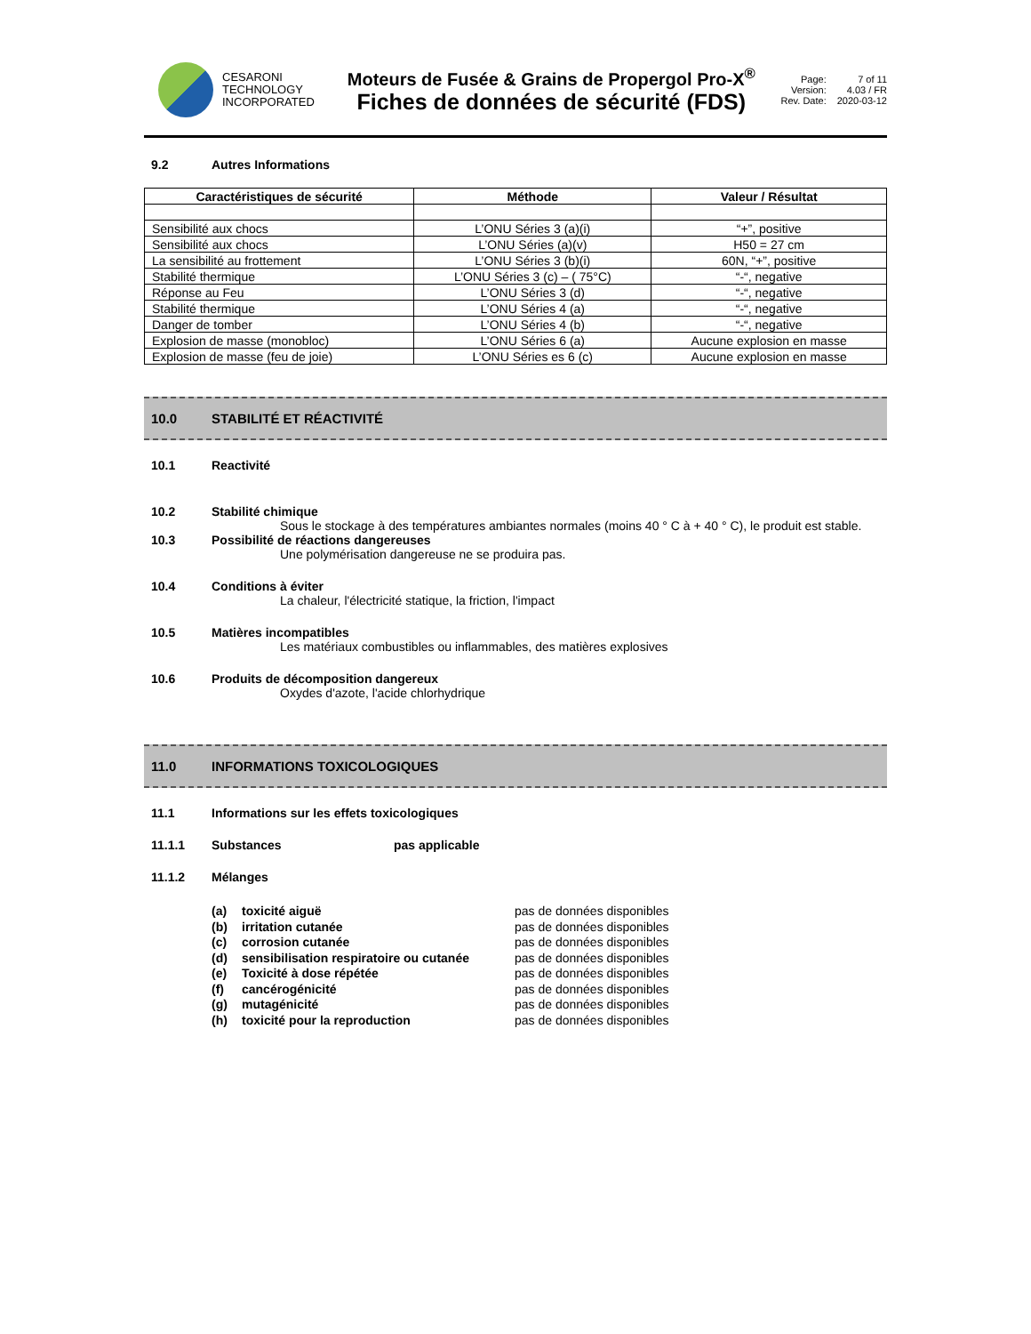CESARONI
TECHNOLOGY
INCORPORATED
Moteurs de Fusée & Grains de Propergol Pro-X<sup>®</sup>
Fiches de données de sécurité (FDS)
Page: 7 of 11 Version: 4.03 / FR Rev. Date: 2020-03-12
9.2 Autres Informations
| Caractéristiques de sécurité | Méthode | Valeur / Résultat |
| --- | --- | --- |
| Sensibilité aux chocs | L’ONU Séries 3 (a)(i) | “+”, positive |
| Sensibilité aux chocs | L’ONU Séries (a)(v) | H50 = 27 cm |
| La sensibilité au frottement | L’ONU Séries 3 (b)(i) | 60N, “+”, positive |
| Stabilité thermique | L’ONU Séries 3 (c) – ( 75°C) | “-“, negative |
| Réponse au Feu | L’ONU Séries 3 (d) | “-“, negative |
| Stabilité thermique | L’ONU Séries 4 (a) | “-“, negative |
| Danger de tomber | L’ONU Séries 4 (b) | “-“, negative |
| Explosion de masse (monobloc) | L’ONU Séries 6 (a) | Aucune explosion en masse |
| Explosion de masse (feu de joie) | L’ONU Séries es 6 (c) | Aucune explosion en masse |
10.0 STABILITÉ ET RÉACTIVITÉ
10.1 Reactivité
10.2 Stabilité chimique
Sous le stockage à des températures ambiantes normales (moins 40 ° C à + 40 ° C), le produit est stable.
10.3 Possibilité de réactions dangereuses
Une polymérisation dangereuse ne se produira pas.
10.4 Conditions à éviter
La chaleur, l'électricité statique, la friction, l'impact
10.5 Matières incompatibles
Les matériaux combustibles ou inflammables, des matières explosives
10.6 Produits de décomposition dangereux
Oxydes d'azote, l'acide chlorhydrique
11.0 INFORMATIONS TOXICOLOGIQUES
11.1 Informations sur les effets toxicologiques
11.1.1 Substances pas applicable
11.1.2 Mélanges
(a) toxicité aiguë
pas de données disponibles
(b) irritation cutanée
pas de données disponibles
(c) corrosion cutanée
pas de données disponibles
(d) sensibilisation respiratoire ou cutanée
pas de données disponibles
(e) Toxicité à dose répétée
pas de données disponibles
(f) cancérogénicité
pas de données disponibles
(g) mutagénicité
pas de données disponibles
(h) toxicité pour la reproduction
pas de données disponibles